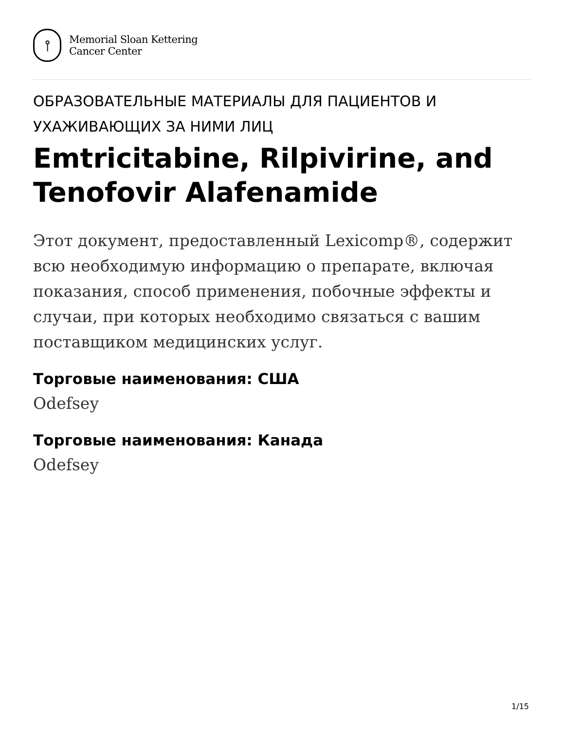⫯
Memorial Sloan Kettering
Cancer Center
ОБРАЗОВАТЕЛЬНЫЕ МАТЕРИАЛЫ ДЛЯ ПАЦИЕНТОВ И УХАЖИВАЮЩИХ ЗА НИМИ ЛИЦ
Emtricitabine, Rilpivirine, and Tenofovir Alafenamide
Этот документ, предоставленный Lexicomp®, содержит всю необходимую информацию о препарате, включая показания, способ применения, побочные эффекты и случаи, при которых необходимо связаться с вашим поставщиком медицинских услуг.
Торговые наименования: США
Odefsey
Торговые наименования: Канада
Odefsey
1/15